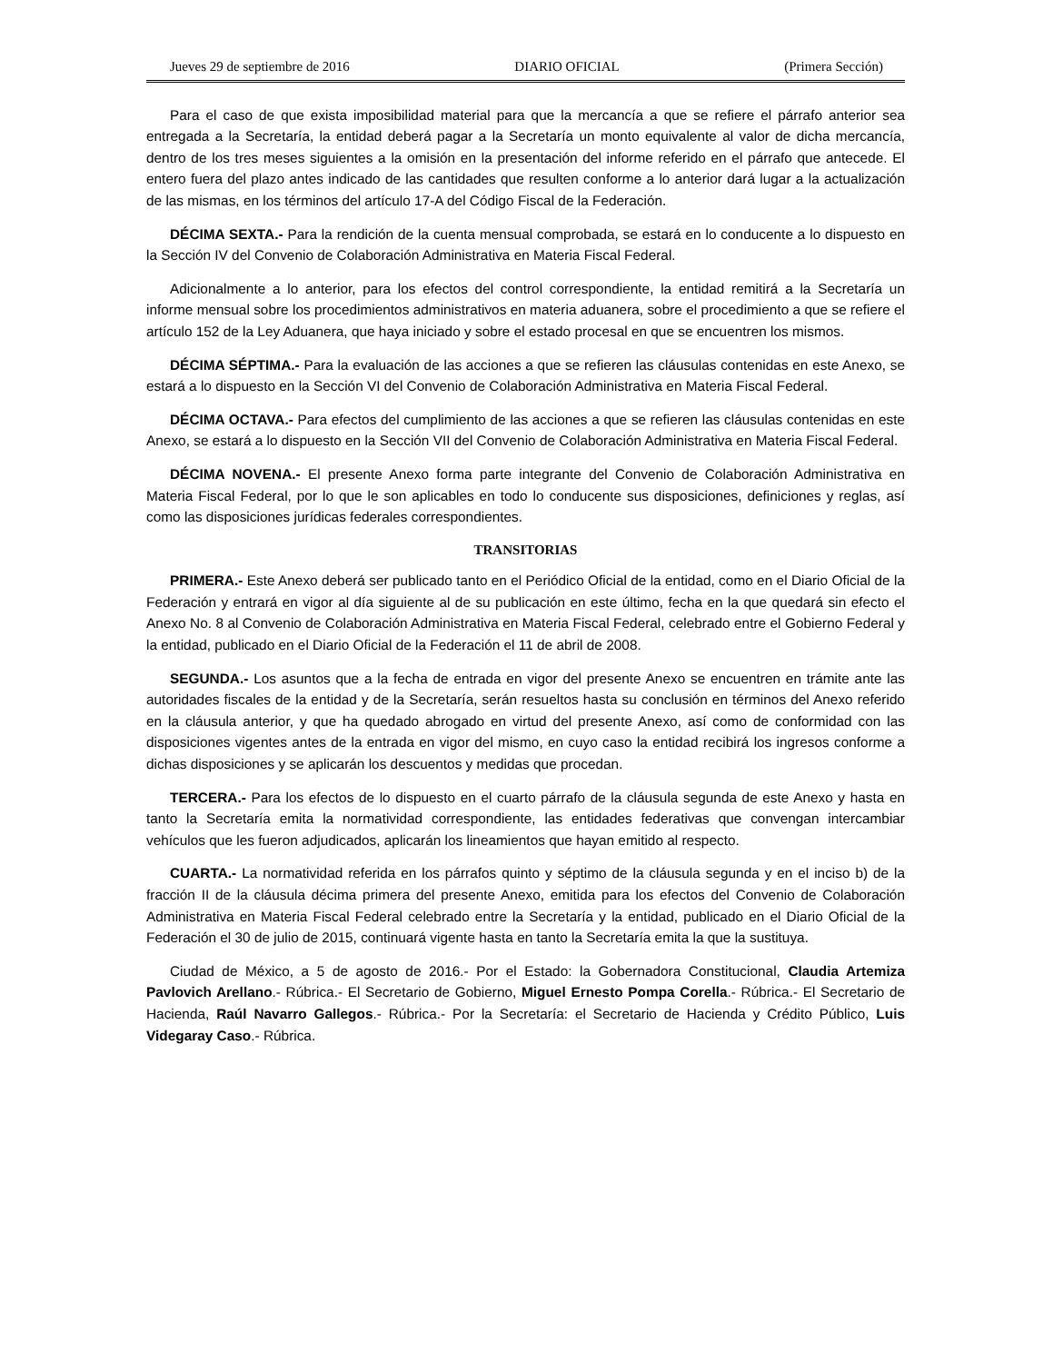Jueves 29 de septiembre de 2016 DIARIO OFICIAL (Primera Sección)
Para el caso de que exista imposibilidad material para que la mercancía a que se refiere el párrafo anterior sea entregada a la Secretaría, la entidad deberá pagar a la Secretaría un monto equivalente al valor de dicha mercancía, dentro de los tres meses siguientes a la omisión en la presentación del informe referido en el párrafo que antecede. El entero fuera del plazo antes indicado de las cantidades que resulten conforme a lo anterior dará lugar a la actualización de las mismas, en los términos del artículo 17-A del Código Fiscal de la Federación.
DÉCIMA SEXTA.- Para la rendición de la cuenta mensual comprobada, se estará en lo conducente a lo dispuesto en la Sección IV del Convenio de Colaboración Administrativa en Materia Fiscal Federal.
Adicionalmente a lo anterior, para los efectos del control correspondiente, la entidad remitirá a la Secretaría un informe mensual sobre los procedimientos administrativos en materia aduanera, sobre el procedimiento a que se refiere el artículo 152 de la Ley Aduanera, que haya iniciado y sobre el estado procesal en que se encuentren los mismos.
DÉCIMA SÉPTIMA.- Para la evaluación de las acciones a que se refieren las cláusulas contenidas en este Anexo, se estará a lo dispuesto en la Sección VI del Convenio de Colaboración Administrativa en Materia Fiscal Federal.
DÉCIMA OCTAVA.- Para efectos del cumplimiento de las acciones a que se refieren las cláusulas contenidas en este Anexo, se estará a lo dispuesto en la Sección VII del Convenio de Colaboración Administrativa en Materia Fiscal Federal.
DÉCIMA NOVENA.- El presente Anexo forma parte integrante del Convenio de Colaboración Administrativa en Materia Fiscal Federal, por lo que le son aplicables en todo lo conducente sus disposiciones, definiciones y reglas, así como las disposiciones jurídicas federales correspondientes.
TRANSITORIAS
PRIMERA.- Este Anexo deberá ser publicado tanto en el Periódico Oficial de la entidad, como en el Diario Oficial de la Federación y entrará en vigor al día siguiente al de su publicación en este último, fecha en la que quedará sin efecto el Anexo No. 8 al Convenio de Colaboración Administrativa en Materia Fiscal Federal, celebrado entre el Gobierno Federal y la entidad, publicado en el Diario Oficial de la Federación el 11 de abril de 2008.
SEGUNDA.- Los asuntos que a la fecha de entrada en vigor del presente Anexo se encuentren en trámite ante las autoridades fiscales de la entidad y de la Secretaría, serán resueltos hasta su conclusión en términos del Anexo referido en la cláusula anterior, y que ha quedado abrogado en virtud del presente Anexo, así como de conformidad con las disposiciones vigentes antes de la entrada en vigor del mismo, en cuyo caso la entidad recibirá los ingresos conforme a dichas disposiciones y se aplicarán los descuentos y medidas que procedan.
TERCERA.- Para los efectos de lo dispuesto en el cuarto párrafo de la cláusula segunda de este Anexo y hasta en tanto la Secretaría emita la normatividad correspondiente, las entidades federativas que convengan intercambiar vehículos que les fueron adjudicados, aplicarán los lineamientos que hayan emitido al respecto.
CUARTA.- La normatividad referida en los párrafos quinto y séptimo de la cláusula segunda y en el inciso b) de la fracción II de la cláusula décima primera del presente Anexo, emitida para los efectos del Convenio de Colaboración Administrativa en Materia Fiscal Federal celebrado entre la Secretaría y la entidad, publicado en el Diario Oficial de la Federación el 30 de julio de 2015, continuará vigente hasta en tanto la Secretaría emita la que la sustituya.
Ciudad de México, a 5 de agosto de 2016.- Por el Estado: la Gobernadora Constitucional, Claudia Artemiza Pavlovich Arellano.- Rúbrica.- El Secretario de Gobierno, Miguel Ernesto Pompa Corella.- Rúbrica.- El Secretario de Hacienda, Raúl Navarro Gallegos.- Rúbrica.- Por la Secretaría: el Secretario de Hacienda y Crédito Público, Luis Videgaray Caso.- Rúbrica.